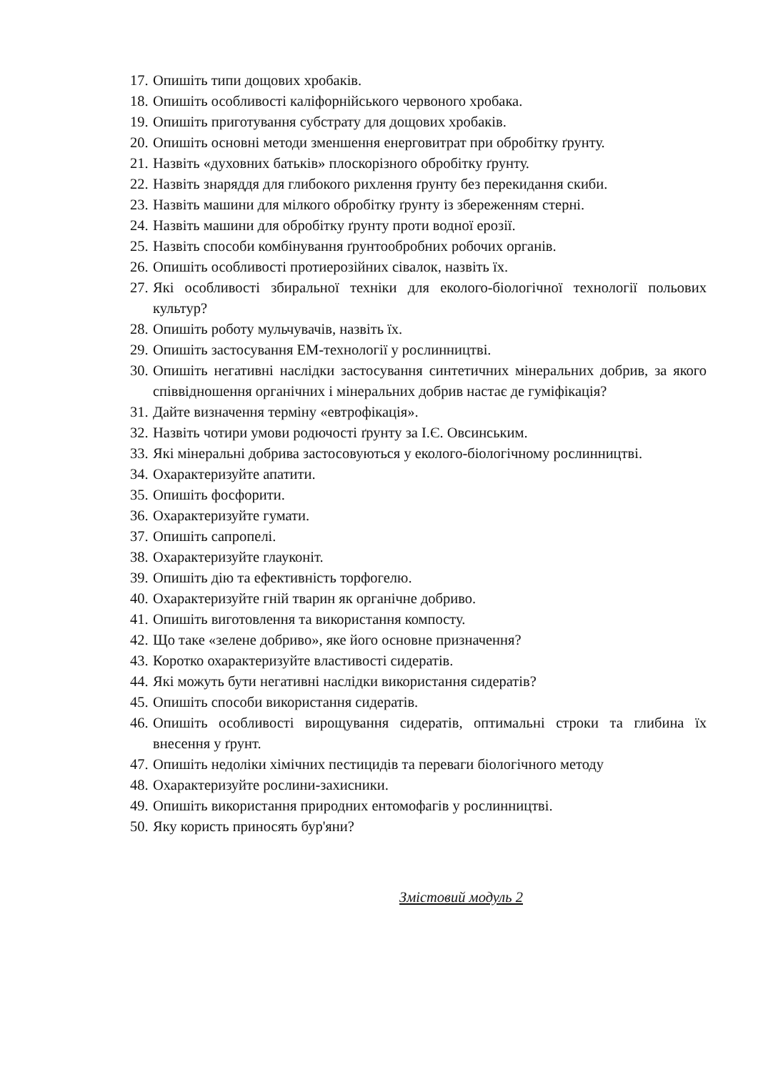17. Опишіть типи дощових хробаків.
18. Опишіть особливості каліфорнійського червоного хробака.
19. Опишіть приготування субстрату для дощових хробаків.
20. Опишіть основні методи зменшення енерговитрат при обробітку ґрунту.
21. Назвіть «духовних батьків» плоскорізного обробітку ґрунту.
22. Назвіть знаряддя для глибокого рихлення ґрунту без перекидання скиби.
23. Назвіть машини для мілкого обробітку ґрунту із збереженням стерні.
24. Назвіть машини для обробітку ґрунту проти водної ерозії.
25. Назвіть способи комбінування ґрунтообробних робочих органів.
26. Опишіть особливості протиерозійних сівалок, назвіть їх.
27. Які особливості збиральної техніки для еколого-біологічної технології польових культур?
28. Опишіть роботу мульчувачів, назвіть їх.
29. Опишіть застосування ЕМ-технології у рослинництві.
30. Опишіть негативні наслідки застосування синтетичних мінеральних добрив, за якого співвідношення органічних і мінеральних добрив настає де гуміфікація?
31. Дайте визначення терміну «евтрофікація».
32. Назвіть чотири умови родючості ґрунту за І.Є. Овсинським.
33. Які мінеральні добрива застосовуються у еколого-біологічному рослинництві.
34. Охарактеризуйте апатити.
35. Опишіть фосфорити.
36. Охарактеризуйте гумати.
37. Опишіть сапропелі.
38. Охарактеризуйте глауконіт.
39. Опишіть дію та ефективність торфогелю.
40. Охарактеризуйте гній тварин як органічне добриво.
41. Опишіть виготовлення та використання компосту.
42. Що таке «зелене добриво», яке його основне призначення?
43. Коротко охарактеризуйте властивості сидератів.
44. Які можуть бути негативні наслідки використання сидератів?
45. Опишіть способи використання сидератів.
46. Опишіть особливості вирощування сидератів, оптимальні строки та глибина їх внесення у ґрунт.
47. Опишіть недоліки хімічних пестицидів та переваги біологічного методу
48. Охарактеризуйте рослини-захисники.
49. Опишіть використання природних ентомофагів у рослинництві.
50. Яку користь приносять бур'яни?
Змістовий модуль 2